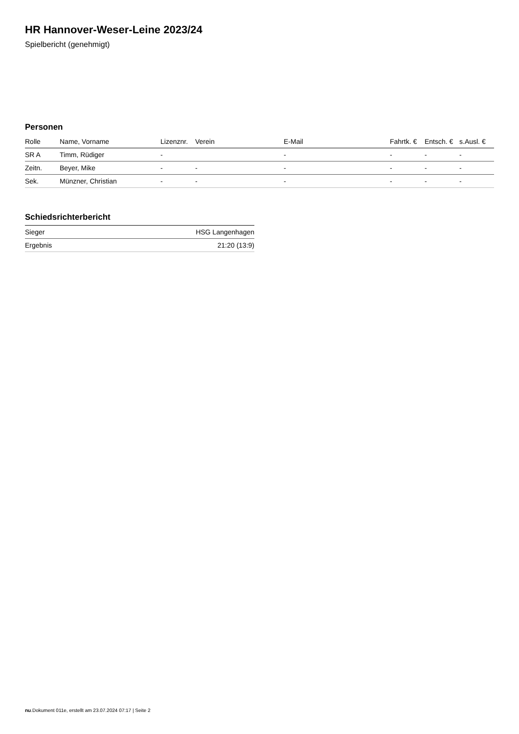HR Hannover-Weser-Leine 2023/24
Spielbericht (genehmigt)
Personen
| Rolle | Name, Vorname | Lizenznr. | Verein | E-Mail | Fahrtk. € | Entsch. € | s.Ausl. € |
| --- | --- | --- | --- | --- | --- | --- | --- |
| SR A | Timm, Rüdiger | - | | - | - | - | - |
| Zeitn. | Beyer, Mike | - | - | - | - | - | - |
| Sek. | Münzner, Christian | - | - | - | - | - | - |
Schiedsrichterbericht
| Sieger | HSG Langenhagen |
| Ergebnis | 21:20 (13:9) |
nu.Dokument 011e, erstellt am 23.07.2024 07:17 | Seite 2